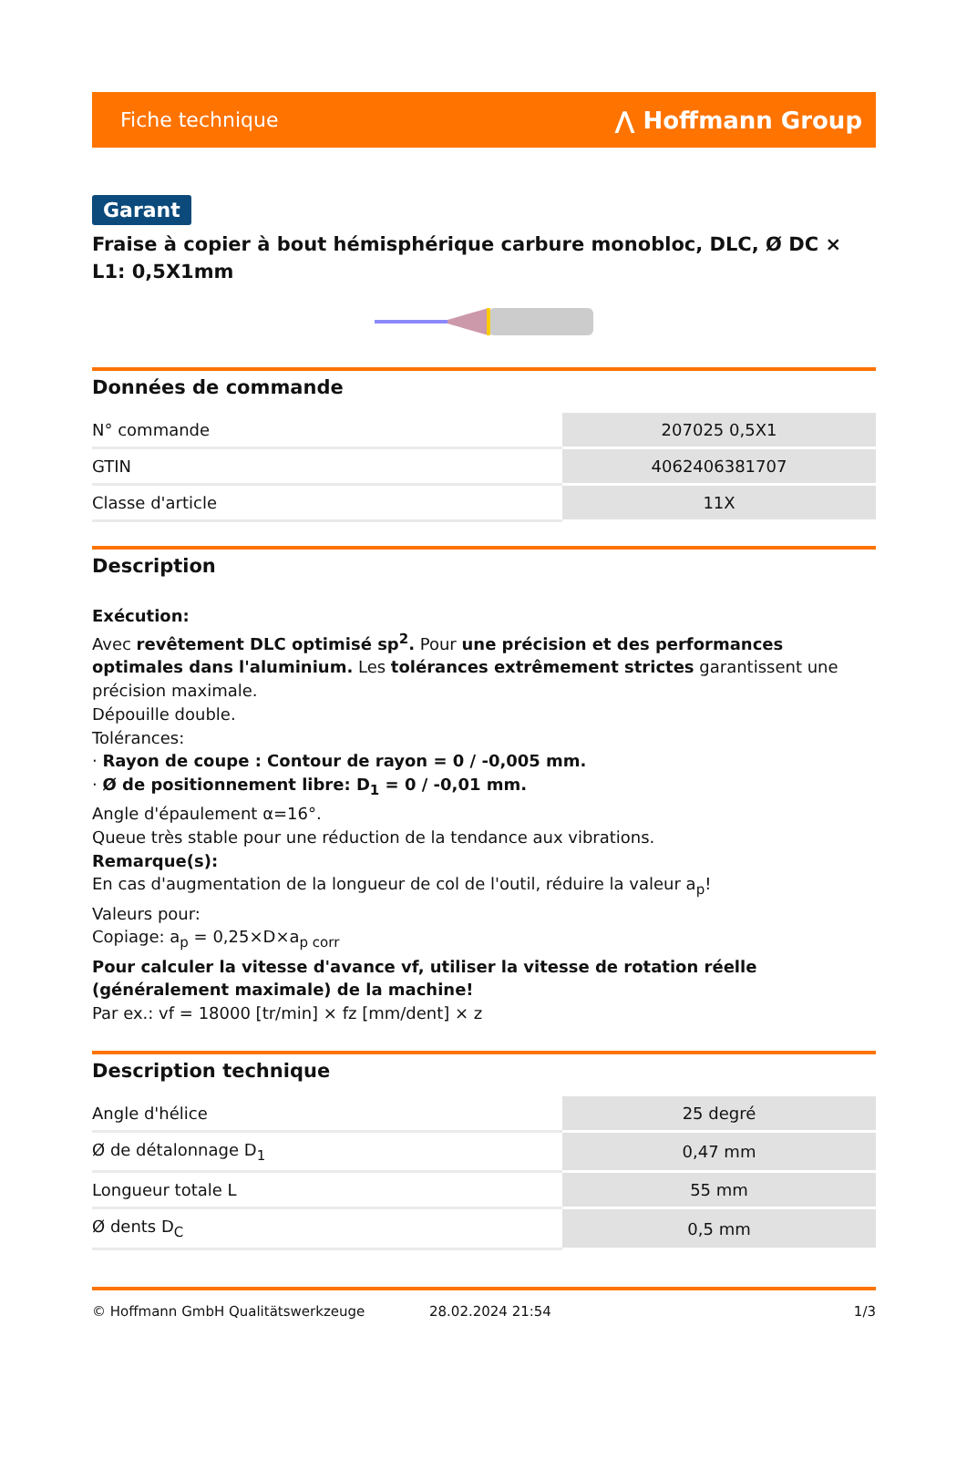Fiche technique ⋀ Hoffmann Group
Garant
Fraise à copier à bout hémisphérique carbure monobloc, DLC, Ø DC × L1: 0,5X1mm
Données de commande
| N° commande | 207025 0,5X1 |
| GTIN | 4062406381707 |
| Classe d'article | 11X |
Description
Exécution:
Avec revêtement DLC optimisé sp<sup>2</sup>. Pour une précision et des performances optimales dans l'aluminium. Les tolérances extrêmement strictes garantissent une précision maximale.
Dépouille double.
Tolérances:
· Rayon de coupe : Contour de rayon = 0 / -0,005 mm.
· Ø de positionnement libre: D<sub>1</sub> = 0 / -0,01 mm.
Angle d'épaulement α=16°.
Queue très stable pour une réduction de la tendance aux vibrations.
Remarque(s):
En cas d'augmentation de la longueur de col de l'outil, réduire la valeur a<sub>p</sub>!
Valeurs pour:
Copiage: a<sub>p</sub> = 0,25×D×a<sub>p corr</sub>
Pour calculer la vitesse d'avance vf, utiliser la vitesse de rotation réelle (généralement maximale) de la machine!
Par ex.: vf = 18000 [tr/min] × fz [mm/dent] × z
Description technique
| Angle d'hélice | 25 degré |
| Ø de détalonnage D<sub>1</sub> | 0,47 mm |
| Longueur totale L | 55 mm |
| Ø dents D<sub>C</sub> | 0,5 mm |
© Hoffmann GmbH Qualitätswerkzeuge 28.02.2024 21:54 1/3